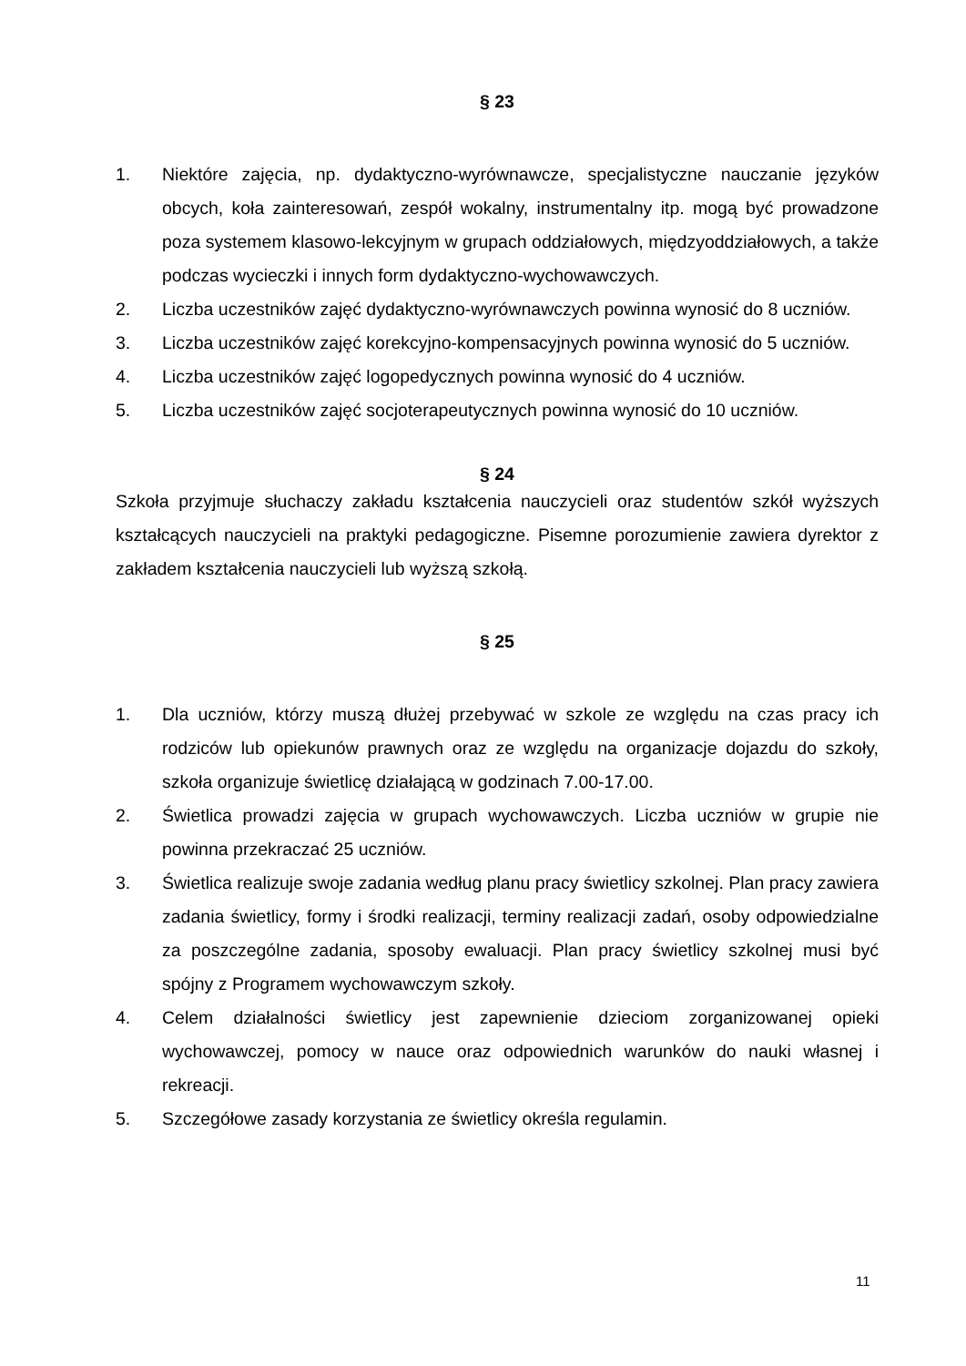§ 23
1. Niektóre zajęcia, np. dydaktyczno-wyrównawcze, specjalistyczne nauczanie języków obcych, koła zainteresowań, zespół wokalny, instrumentalny itp. mogą być prowadzone poza systemem klasowo-lekcyjnym w grupach oddziałowych, międzyoddziałowych, a także podczas wycieczki i innych form dydaktyczno-wychowawczych.
2. Liczba uczestników zajęć dydaktyczno-wyrównawczych powinna wynosić do 8 uczniów.
3. Liczba uczestników zajęć korekcyjno-kompensacyjnych powinna wynosić do 5 uczniów.
4. Liczba uczestników zajęć logopedycznych powinna wynosić do 4 uczniów.
5. Liczba uczestników zajęć socjoterapeutycznych powinna wynosić do 10 uczniów.
§ 24
Szkoła przyjmuje słuchaczy zakładu kształcenia nauczycieli oraz studentów szkół wyższych kształcących nauczycieli na praktyki pedagogiczne. Pisemne porozumienie zawiera dyrektor z zakładem kształcenia nauczycieli lub wyższą szkołą.
§ 25
1. Dla uczniów, którzy muszą dłużej przebywać w szkole ze względu na czas pracy ich rodziców lub opiekunów prawnych oraz ze względu na organizacje dojazdu do szkoły, szkoła organizuje świetlicę działającą w godzinach 7.00-17.00.
2. Świetlica prowadzi zajęcia w grupach wychowawczych. Liczba uczniów w grupie nie powinna przekraczać 25 uczniów.
3. Świetlica realizuje swoje zadania według planu pracy świetlicy szkolnej. Plan pracy zawiera zadania świetlicy, formy i środki realizacji, terminy realizacji zadań, osoby odpowiedzialne za poszczególne zadania, sposoby ewaluacji. Plan pracy świetlicy szkolnej musi być spójny z Programem wychowawczym szkoły.
4. Celem działalności świetlicy jest zapewnienie dzieciom zorganizowanej opieki wychowawczej, pomocy w nauce oraz odpowiednich warunków do nauki własnej i rekreacji.
5. Szczegółowe zasady korzystania ze świetlicy określa regulamin.
11